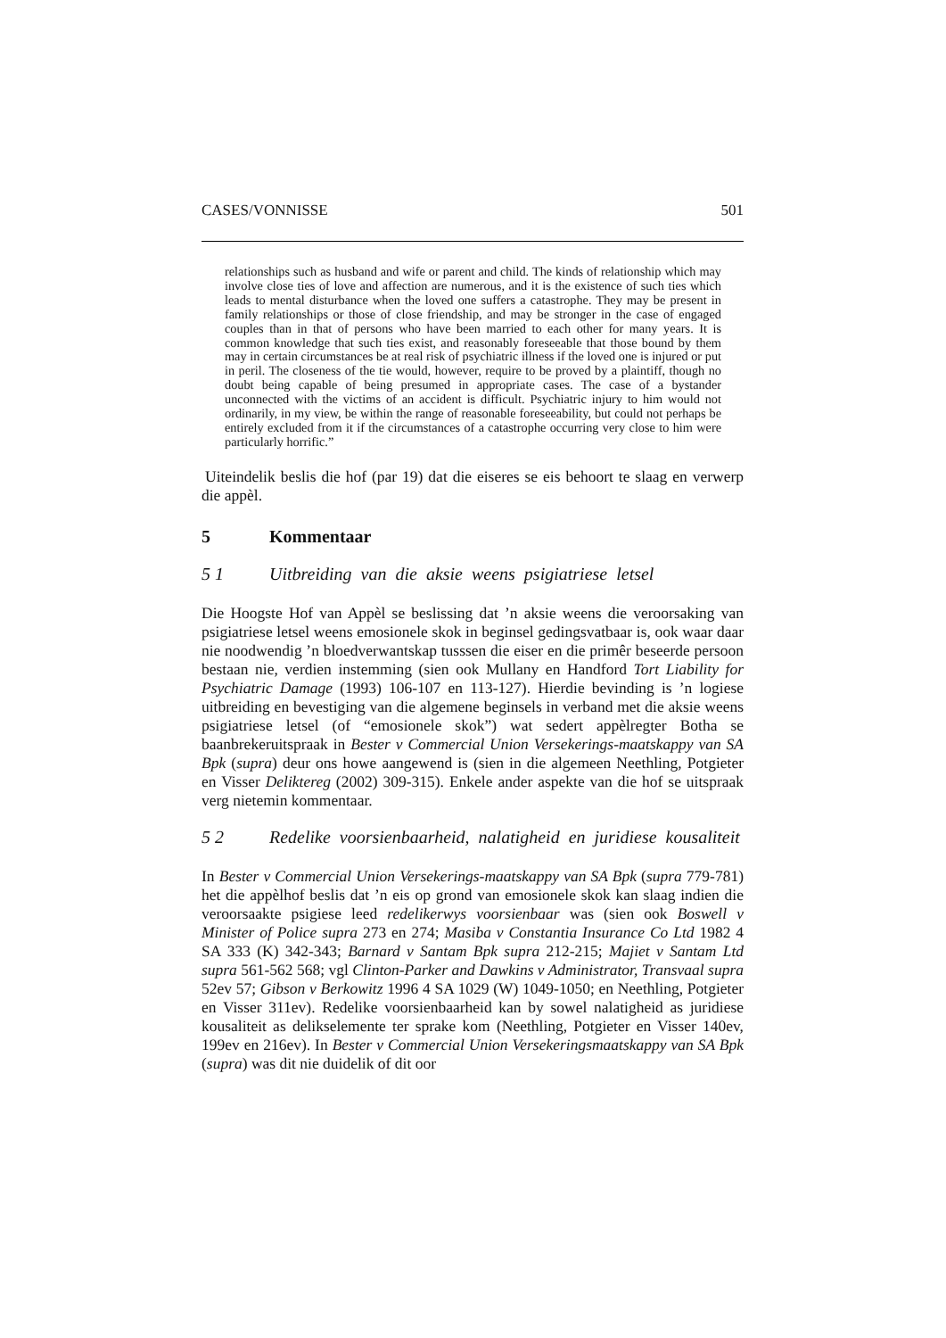CASES/VONNISSE 501
relationships such as husband and wife or parent and child. The kinds of relationship which may involve close ties of love and affection are numerous, and it is the existence of such ties which leads to mental disturbance when the loved one suffers a catastrophe. They may be present in family relationships or those of close friendship, and may be stronger in the case of engaged couples than in that of persons who have been married to each other for many years. It is common knowledge that such ties exist, and reasonably foreseeable that those bound by them may in certain circumstances be at real risk of psychiatric illness if the loved one is injured or put in peril. The closeness of the tie would, however, require to be proved by a plaintiff, though no doubt being capable of being presumed in appropriate cases. The case of a bystander unconnected with the victims of an accident is difficult. Psychiatric injury to him would not ordinarily, in my view, be within the range of reasonable foreseeability, but could not perhaps be entirely excluded from it if the circumstances of a catastrophe occurring very close to him were particularly horrific.”
Uiteindelik beslis die hof (par 19) dat die eiseres se eis behoort te slaag en verwerp die appèl.
5 Kommentaar
5 1 Uitbreiding van die aksie weens psigiatriese letsel
Die Hoogste Hof van Appèl se beslissing dat ’n aksie weens die veroorsaking van psigiatriese letsel weens emosionele skok in beginsel gedingsvatbaar is, ook waar daar nie noodwendig ’n bloedverwantskap tusssen die eiser en die primêr beseerde persoon bestaan nie, verdien instemming (sien ook Mullany en Handford Tort Liability for Psychiatric Damage (1993) 106-107 en 113-127). Hierdie bevinding is ’n logiese uitbreiding en bevestiging van die algemene beginsels in verband met die aksie weens psigiatriese letsel (of “emosionele skok”) wat sedert appèlregter Botha se baanbrekeruitspraak in Bester v Commercial Union Versekerings-maatskappy van SA Bpk (supra) deur ons howe aangewend is (sien in die algemeen Neethling, Potgieter en Visser Deliktereg (2002) 309-315). Enkele ander aspekte van die hof se uitspraak verg nietemin kommentaar.
5 2 Redelike voorsienbaarheid, nalatigheid en juridiese kousaliteit
In Bester v Commercial Union Versekerings-maatskappy van SA Bpk (supra 779-781) het die appèlhof beslis dat ’n eis op grond van emosionele skok kan slaag indien die veroorsaakte psigiese leed redelikerwys voorsienbaar was (sien ook Boswell v Minister of Police supra 273 en 274; Masiba v Constantia Insurance Co Ltd 1982 4 SA 333 (K) 342-343; Barnard v Santam Bpk supra 212-215; Majiet v Santam Ltd supra 561-562 568; vgl Clinton-Parker and Dawkins v Administrator, Transvaal supra 52ev 57; Gibson v Berkowitz 1996 4 SA 1029 (W) 1049-1050; en Neethling, Potgieter en Visser 311ev). Redelike voorsienbaarheid kan by sowel nalatigheid as juridiese kousaliteit as delikselemente ter sprake kom (Neethling, Potgieter en Visser 140ev, 199ev en 216ev). In Bester v Commercial Union Versekeringsmaatskappy van SA Bpk (supra) was dit nie duidelik of dit oor